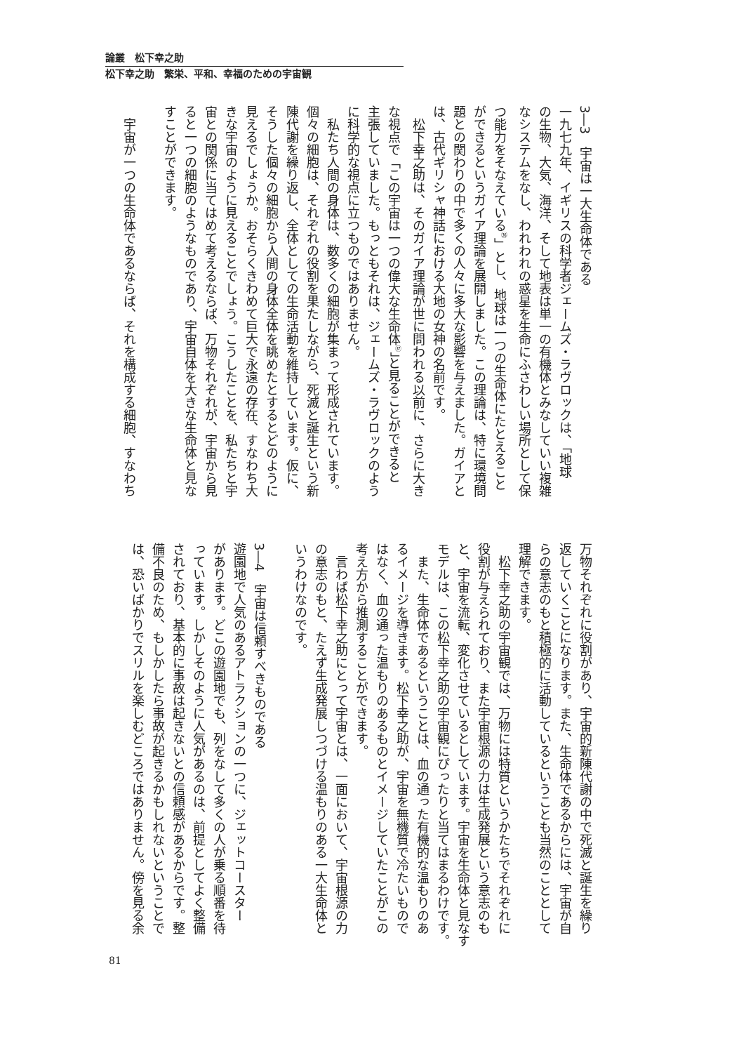論叢　松下幸之助
松下幸之助　繁栄、平和、幸福のための宇宙観
3―3　宇宙は一大生命体である
一九七九年、イギリスの科学者ジェームズ・ラヴロックは、「地球
の生物、大気、海洋、そして地表は単一の有機体とみなしていい複雑
なシステムをなし、われわれの惑星を生命にふさわしい場所として保
つ能力をそなえている<sup>㊱</sup>」とし、地球は一つの生命体にたとえること
ができるというガイア理論を展開しました。この理論は、特に環境問
題との関わりの中で多くの人々に多大な影響を与えました。ガイアと
は、古代ギリシャ神話における大地の女神の名前です。
　松下幸之助は、そのガイア理論が世に問われる以前に、さらに大き
な視点で「この宇宙は一つの偉大な生命体<sup>㊲</sup>」と見ることができると
主張していました。もっともそれは、ジェームズ・ラヴロックのよう
に科学的な視点に立つものではありません。
　私たち人間の身体は、数多くの細胞が集まって形成されています。
個々の細胞は、それぞれの役割を果たしながら、死滅と誕生という新
陳代謝を繰り返し、全体としての生命活動を維持しています。仮に、
そうした個々の細胞から人間の身体全体を眺めたとするとどのように
見えるでしょうか。おそらくきわめて巨大で永遠の存在、すなわち大
きな宇宙のように見えることでしょう。こうしたことを、私たちと宇
宙との関係に当てはめて考えるならば、万物それぞれが、宇宙から見
ると一つの細胞のようなものであり、宇宙自体を大きな生命体と見な
すことができます。
　宇宙が一つの生命体であるならば、それを構成する細胞、すなわち
万物それぞれに役割があり、宇宙的新陳代謝の中で死滅と誕生を繰り
返していくことになります。また、生命体であるからには、宇宙が自
らの意志のもと積極的に活動しているということも当然のこととして
理解できます。
　松下幸之助の宇宙観では、万物には特質というかたちでそれぞれに
役割が与えられており、また宇宙根源の力は生成発展という意志のも
と、宇宙を流転、変化させているとしています。宇宙を生命体と見なす
モデルは、この松下幸之助の宇宙観にぴったりと当てはまるわけです。
　また、生命体であるということは、血の通った有機的な温もりのあ
るイメージを導きます。松下幸之助が、宇宙を無機質で冷たいもので
はなく、血の通った温もりのあるものとイメージしていたことがこの
考え方から推測することができます。
　言わば松下幸之助にとって宇宙とは、一面において、宇宙根源の力
の意志のもと、たえず生成発展しつづける温もりのある一大生命体と
いうわけなのです。
3―4　宇宙は信頼すべきものである
遊園地で人気のあるアトラクションの一つに、ジェットコースター
があります。どこの遊園地でも、列をなして多くの人が乗る順番を待
っています。しかしそのように人気があるのは、前提としてよく整備
されており、基本的に事故は起きないとの信頼感があるからです。整
備不良のため、もしかしたら事故が起きるかもしれないということで
は、恐いばかりでスリルを楽しむどころではありません。傍を見る余
81